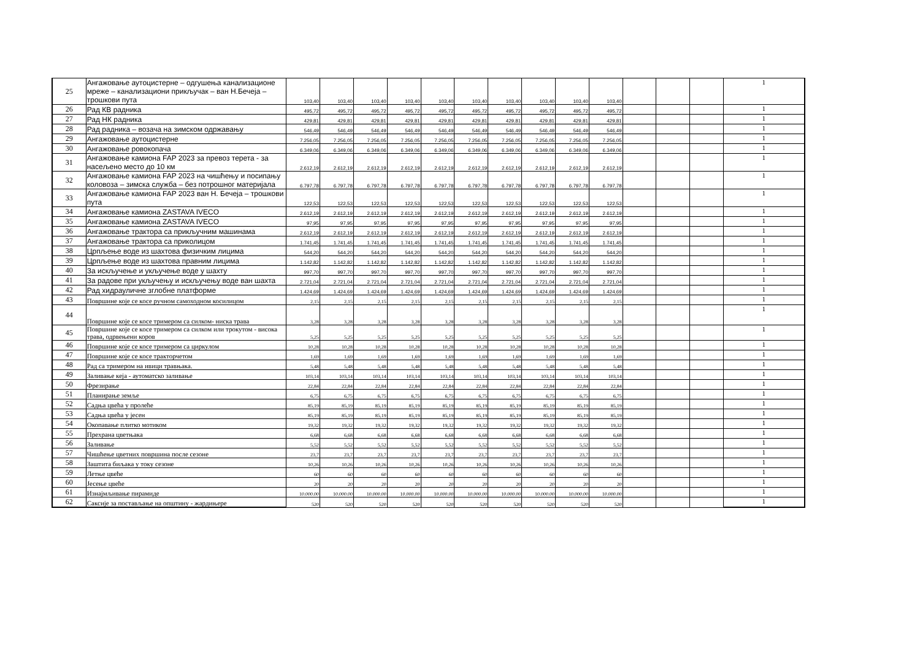| 25 | Ангажовање аутоцистерне – одгушења канализационе мреже – канализациони прикључак – ван Н.Бечеја – трошкови пута | 103,40 | 103,40 | 103,40 | 103,40 | 103,40 | 103,40 | 103,40 | 103,40 | 103,40 | 103,40 | | | | 1 |
| 26 | Рад КВ радника | 495,72 | 495,72 | 495,72 | 495,72 | 495,72 | 495,72 | 495,72 | 495,72 | 495,72 | 495,72 | | | | 1 |
| 27 | Рад НК радника | 429,81 | 429,81 | 429,81 | 429,81 | 429,81 | 429,81 | 429,81 | 429,81 | 429,81 | 429,81 | | | | 1 |
| 28 | Рад радника – возача на зимском одржавању | 546,49 | 546,49 | 546,49 | 546,49 | 546,49 | 546,49 | 546,49 | 546,49 | 546,49 | 546,49 | | | | 1 |
| 29 | Ангажовање аутоцистерне | 7.256,05 | 7.256,05 | 7.256,05 | 7.256,05 | 7.256,05 | 7.256,05 | 7.256,05 | 7.256,05 | 7.256,05 | 7.256,05 | | | | 1 |
| 30 | Ангажовање ровокопача | 6.349,06 | 6.349,06 | 6.349,06 | 6.349,06 | 6.349,06 | 6.349,06 | 6.349,06 | 6.349,06 | 6.349,06 | 6.349,06 | | | | 1 |
| 31 | Ангажовање камиона FAP 2023 за превоз терета - за насељено место до 10 км | 2.612,19 | 2.612,19 | 2.612,19 | 2.612,19 | 2.612,19 | 2.612,19 | 2.612,19 | 2.612,19 | 2.612,19 | 2.612,19 | | | | 1 |
| 32 | Ангажовање камиона FAP 2023 на чишћењу и посипању коловоза – зимска служба – без потрошног материјала | 6.797,78 | 6.797,78 | 6.797,78 | 6.797,78 | 6.797,78 | 6.797,78 | 6.797,78 | 6.797,78 | 6.797,78 | 6.797,78 | | | | 1 |
| 33 | Ангажовање камиона FAP 2023 ван Н. Бечеја – трошкови пута | 122,53 | 122,53 | 122,53 | 122,53 | 122,53 | 122,53 | 122,53 | 122,53 | 122,53 | 122,53 | | | | 1 |
| 34 | Ангажовање камиона ZASTAVA IVECO | 2.612,19 | 2.612,19 | 2.612,19 | 2.612,19 | 2.612,19 | 2.612,19 | 2.612,19 | 2.612,19 | 2.612,19 | 2.612,19 | | | | 1 |
| 35 | Ангажовање камиона ZASTAVA IVECO | 97,95 | 97,95 | 97,95 | 97,95 | 97,95 | 97,95 | 97,95 | 97,95 | 97,95 | 97,95 | | | | 1 |
| 36 | Ангажовање трактора са прикључним машинама | 2.612,19 | 2.612,19 | 2.612,19 | 2.612,19 | 2.612,19 | 2.612,19 | 2.612,19 | 2.612,19 | 2.612,19 | 2.612,19 | | | | 1 |
| 37 | Ангажовање трактора са приколицом | 1.741,45 | 1.741,45 | 1.741,45 | 1.741,45 | 1.741,45 | 1.741,45 | 1.741,45 | 1.741,45 | 1.741,45 | 1.741,45 | | | | 1 |
| 38 | Црпљење воде из шахтова физичким лицима | 544,20 | 544,20 | 544,20 | 544,20 | 544,20 | 544,20 | 544,20 | 544,20 | 544,20 | 544,20 | | | | 1 |
| 39 | Црпљење воде из шахтова правним лицима | 1.142,82 | 1.142,82 | 1.142,82 | 1.142,82 | 1.142,82 | 1.142,82 | 1.142,82 | 1.142,82 | 1.142,82 | 1.142,82 | | | | 1 |
| 40 | За искључење и укључење воде у шахту | 997,70 | 997,70 | 997,70 | 997,70 | 997,70 | 997,70 | 997,70 | 997,70 | 997,70 | 997,70 | | | | 1 |
| 41 | За радове при укључењу и искључењу воде ван шахта | 2.721,04 | 2.721,04 | 2.721,04 | 2.721,04 | 2.721,04 | 2.721,04 | 2.721,04 | 2.721,04 | 2.721,04 | 2.721,04 | | | | 1 |
| 42 | Рад хидрауличне зглобне платформе | 1.424,69 | 1.424,69 | 1.424,69 | 1.424,69 | 1.424,69 | 1.424,69 | 1.424,69 | 1.424,69 | 1.424,69 | 1.424,69 | | | | 1 |
| 43 | Површине које се косе ручном самоходном косилицом | 2,15 | 2,15 | 2,15 | 2,15 | 2,15 | 2,15 | 2,15 | 2,15 | 2,15 | 2,15 | | | | 1 |
| 44 | Површине које се косе тримером са силком- ниска трава | 3,28 | 3,28 | 3,28 | 3,28 | 3,28 | 3,28 | 3,28 | 3,28 | 3,28 | 3,28 | | | | 1 |
| 45 | Површине које се косе тримером са силком или трокутом - висока трава, одрвењени коров | 5,25 | 5,25 | 5,25 | 5,25 | 5,25 | 5,25 | 5,25 | 5,25 | 5,25 | 5,25 | | | | 1 |
| 46 | Површине које се косе тримером са циркулом | 10,28 | 10,28 | 10,28 | 10,28 | 10,28 | 10,28 | 10,28 | 10,28 | 10,28 | 10,28 | | | | 1 |
| 47 | Површине које се косе тракторчетом | 1,69 | 1,69 | 1,69 | 1,69 | 1,69 | 1,69 | 1,69 | 1,69 | 1,69 | 1,69 | | | | 1 |
| 48 | Рад са тримером на ивици травњака. | 5,48 | 5,48 | 5,48 | 5,48 | 5,48 | 5,48 | 5,48 | 5,48 | 5,48 | 5,48 | | | | 1 |
| 49 | Заливање кеја - аутоматско заливање | 103,14 | 103,14 | 103,14 | 103,14 | 103,14 | 103,14 | 103,14 | 103,14 | 103,14 | 103,14 | | | | 1 |
| 50 | Фрезирање | 22,84 | 22,84 | 22,84 | 22,84 | 22,84 | 22,84 | 22,84 | 22,84 | 22,84 | 22,84 | | | | 1 |
| 51 | Планирање земље | 6,75 | 6,75 | 6,75 | 6,75 | 6,75 | 6,75 | 6,75 | 6,75 | 6,75 | 6,75 | | | | 1 |
| 52 | Садња цвећа у пролеће | 85,19 | 85,19 | 85,19 | 85,19 | 85,19 | 85,19 | 85,19 | 85,19 | 85,19 | 85,19 | | | | 1 |
| 53 | Садња цвећа у јесен | 85,19 | 85,19 | 85,19 | 85,19 | 85,19 | 85,19 | 85,19 | 85,19 | 85,19 | 85,19 | | | | 1 |
| 54 | Окопавање плитко мотиком | 19,32 | 19,32 | 19,32 | 19,32 | 19,32 | 19,32 | 19,32 | 19,32 | 19,32 | 19,32 | | | | 1 |
| 55 | Прехрана цветњака | 6,68 | 6,68 | 6,68 | 6,68 | 6,68 | 6,68 | 6,68 | 6,68 | 6,68 | 6,68 | | | | 1 |
| 56 | Заливање | 5,52 | 5,52 | 5,52 | 5,52 | 5,52 | 5,52 | 5,52 | 5,52 | 5,52 | 5,52 | | | | 1 |
| 57 | Чишћење цветних површина после сезоне | 23,7 | 23,7 | 23,7 | 23,7 | 23,7 | 23,7 | 23,7 | 23,7 | 23,7 | 23,7 | | | | 1 |
| 58 | Заштита биљака у току сезоне | 10,26 | 10,26 | 10,26 | 10,26 | 10,26 | 10,26 | 10,26 | 10,26 | 10,26 | 10,26 | | | | 1 |
| 59 | Летње цвеће | 60 | 60 | 60 | 60 | 60 | 60 | 60 | 60 | 60 | 60 | | | | 1 |
| 60 | Јесење цвеће | 20 | 20 | 20 | 20 | 20 | 20 | 20 | 20 | 20 | 20 | | | | 1 |
| 61 | Изнајмљивање пирамиде | 10.000.00 | 10.000.00 | 10.000.00 | 10.000.00 | 10.000.00 | 10.000.00 | 10.000.00 | 10.000.00 | 10.000.00 | 10.000.00 | | | | 1 |
| 62 | Саксије за постављање на општину - жардињере | 520 | 520 | 520 | 520 | 520 | 520 | 520 | 520 | 520 | 520 | | | | 1 |